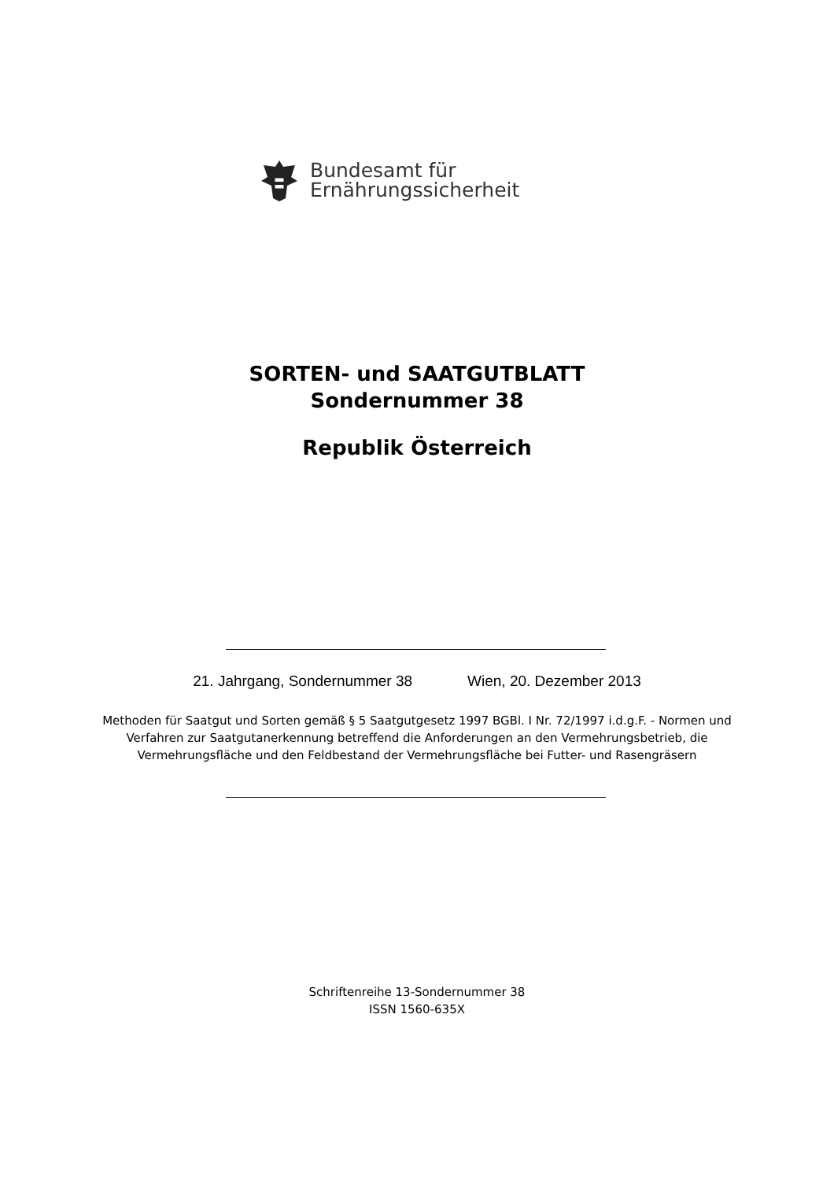Bundesamt für
Ernährungssicherheit
SORTEN- und SAATGUTBLATT
Sondernummer 38
Republik Österreich
21. Jahrgang, Sondernummer 38 Wien, 20. Dezember 2013
Methoden für Saatgut und Sorten gemäß § 5 Saatgutgesetz 1997 BGBl. I Nr. 72/1997 i.d.g.F. - Normen und Verfahren zur Saatgutanerkennung betreffend die Anforderungen an den Vermehrungsbetrieb, die Vermehrungsfläche und den Feldbestand der Vermehrungsfläche bei Futter- und Rasengräsern
Schriftenreihe 13-Sondernummer 38
ISSN 1560-635X